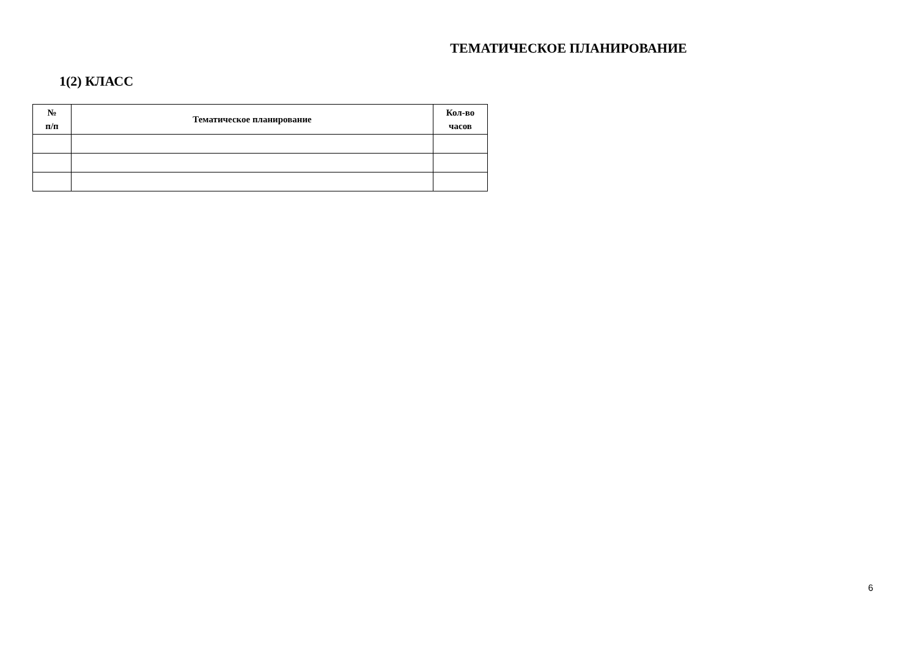ТЕМАТИЧЕСКОЕ ПЛАНИРОВАНИЕ
1(2) КЛАСС
| № п/п | Тематическое планирование | Кол-во часов |
| --- | --- | --- |
6